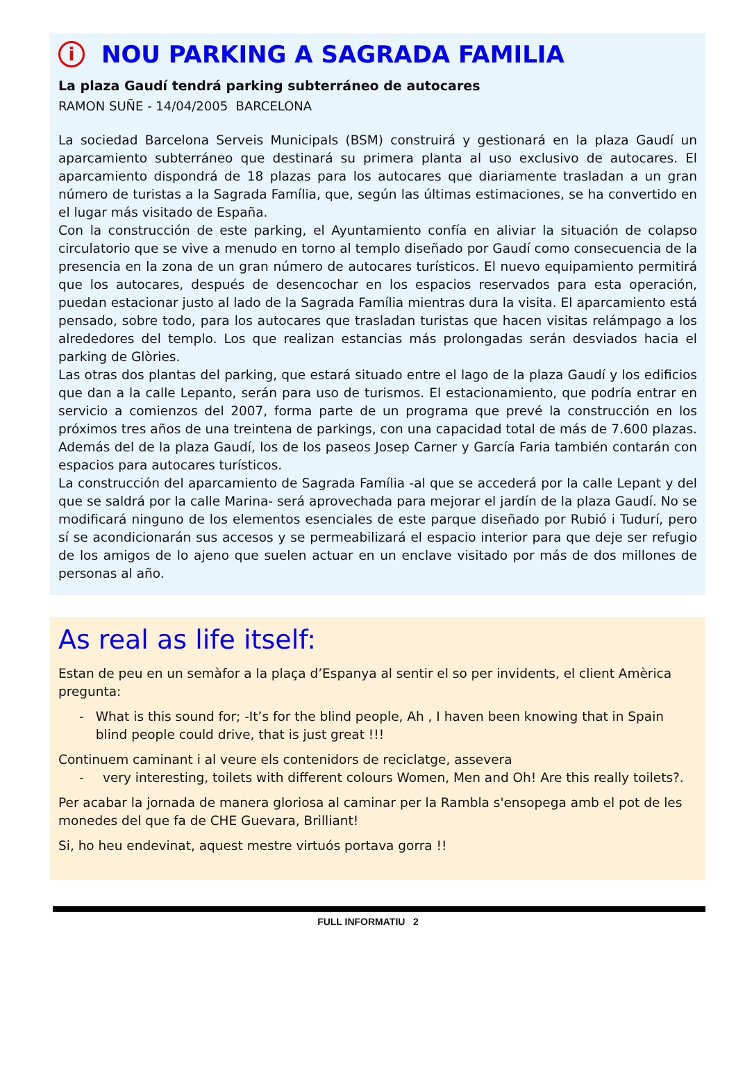i NOU PARKING A SAGRADA FAMILIA
La plaza Gaudí tendrá parking subterráneo de autocares
RAMON SUÑE - 14/04/2005 BARCELONA
La sociedad Barcelona Serveis Municipals (BSM) construirá y gestionará en la plaza Gaudí un aparcamiento subterráneo que destinará su primera planta al uso exclusivo de autocares. El aparcamiento dispondrá de 18 plazas para los autocares que diariamente trasladan a un gran número de turistas a la Sagrada Família, que, según las últimas estimaciones, se ha convertido en el lugar más visitado de España.
Con la construcción de este parking, el Ayuntamiento confía en aliviar la situación de colapso circulatorio que se vive a menudo en torno al templo diseñado por Gaudí como consecuencia de la presencia en la zona de un gran número de autocares turísticos. El nuevo equipamiento permitirá que los autocares, después de desencochar en los espacios reservados para esta operación, puedan estacionar justo al lado de la Sagrada Família mientras dura la visita. El aparcamiento está pensado, sobre todo, para los autocares que trasladan turistas que hacen visitas relámpago a los alrededores del templo. Los que realizan estancias más prolongadas serán desviados hacia el parking de Glòries.
Las otras dos plantas del parking, que estará situado entre el lago de la plaza Gaudí y los edificios que dan a la calle Lepanto, serán para uso de turismos. El estacionamiento, que podría entrar en servicio a comienzos del 2007, forma parte de un programa que prevé la construcción en los próximos tres años de una treintena de parkings, con una capacidad total de más de 7.600 plazas. Además del de la plaza Gaudí, los de los paseos Josep Carner y García Faria también contarán con espacios para autocares turísticos.
La construcción del aparcamiento de Sagrada Família -al que se accederá por la calle Lepant y del que se saldrá por la calle Marina- será aprovechada para mejorar el jardín de la plaza Gaudí. No se modificará ninguno de los elementos esenciales de este parque diseñado por Rubió i Tudurí, pero sí se acondicionarán sus accesos y se permeabilizará el espacio interior para que deje ser refugio de los amigos de lo ajeno que suelen actuar en un enclave visitado por más de dos millones de personas al año.
As real as life itself:
Estan de peu en un semàfor a la plaça d’Espanya al sentir el so per invidents, el client Amèrica pregunta:
- What is this sound for; -It’s for the blind people, Ah , I haven been knowing that in Spain blind people could drive, that is just great !!!
Continuem caminant i al veure els contenidors de reciclatge, assevera
- very interesting, toilets with different colours Women, Men and Oh! Are this really toilets?.
Per acabar la jornada de manera gloriosa al caminar per la Rambla s'ensopega amb el pot de les monedes del que fa de CHE Guevara, Brilliant!
Si, ho heu endevinat, aquest mestre virtuós portava gorra !!
FULL INFORMATIU 2